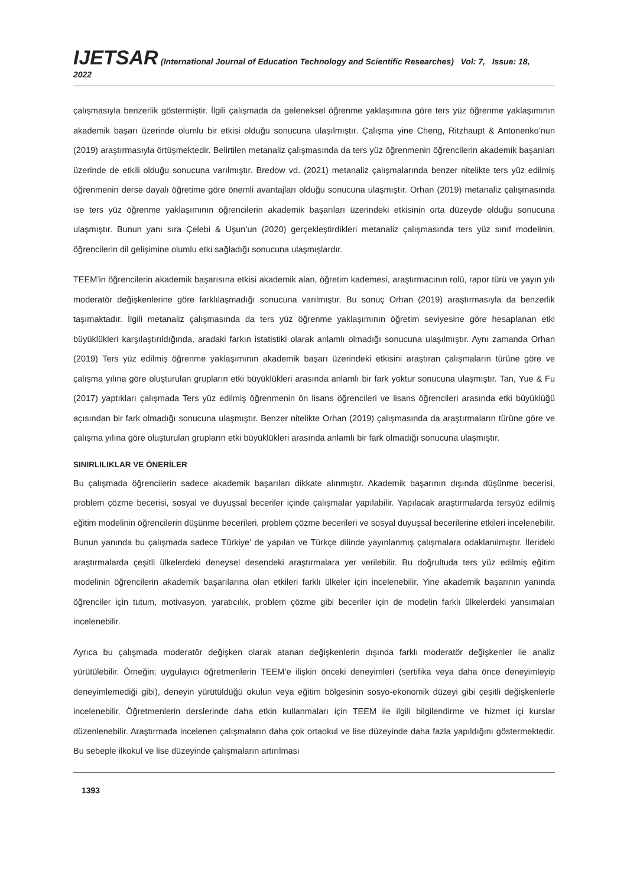IJETSAR (International Journal of Education Technology and Scientific Researches) Vol: 7, Issue: 18, 2022
çalışmasıyla benzerlik göstermiştir. İlgili çalışmada da geleneksel öğrenme yaklaşımına göre ters yüz öğrenme yaklaşımının akademik başarı üzerinde olumlu bir etkisi olduğu sonucuna ulaşılmıştır. Çalışma yine Cheng, Ritzhaupt & Antonenko’nun (2019) araştırmasıyla örtüşmektedir. Belirtilen metanaliz çalışmasında da ters yüz öğrenmenin öğrencilerin akademik başarıları üzerinde de etkili olduğu sonucuna varılmıştır. Bredow vd. (2021) metanaliz çalışmalarında benzer nitelikte ters yüz edilmiş öğrenmenin derse dayalı öğretime göre önemli avantajları olduğu sonucuna ulaşmıştır. Orhan (2019) metanaliz çalışmasında ise ters yüz öğrenme yaklaşımının öğrencilerin akademik başarıları üzerindeki etkisinin orta düzeyde olduğu sonucuna ulaşmıştır. Bunun yanı sıra Çelebi & Uşun’un (2020) gerçekleştirdikleri metanaliz çalışmasında ters yüz sınıf modelinin, öğrencilerin dil gelişimine olumlu etki sağladığı sonucuna ulaşmışlardır.
TEEM’in öğrencilerin akademik başarısına etkisi akademik alan, öğretim kademesi, araştırmacının rolü, rapor türü ve yayın yılı moderatör değişkenlerine göre farklılaşmadığı sonucuna varılmıştır. Bu sonuç Orhan (2019) araştırmasıyla da benzerlik taşımaktadır. İlgili metanaliz çalışmasında da ters yüz öğrenme yaklaşımının öğretim seviyesine göre hesaplanan etki büyüklükleri karşılaştırıldığında, aradaki farkın istatistiki olarak anlamlı olmadığı sonucuna ulaşılmıştır. Aynı zamanda Orhan (2019) Ters yüz edilmiş öğrenme yaklaşımının akademik başarı üzerindeki etkisini araştıran çalışmaların türüne göre ve çalışma yılına göre oluşturulan grupların etki büyüklükleri arasında anlamlı bir fark yoktur sonucuna ulaşmıştır. Tan, Yue & Fu (2017) yaptıkları çalışmada Ters yüz edilmiş öğrenmenin ön lisans öğrencileri ve lisans öğrencileri arasında etki büyüklüğü açısından bir fark olmadığı sonucuna ulaşmıştır. Benzer nitelikte Orhan (2019) çalışmasında da araştırmaların türüne göre ve çalışma yılına göre oluşturulan grupların etki büyüklükleri arasında anlamlı bir fark olmadığı sonucuna ulaşmıştır.
SINIRLILIKLAR VE ÖNERİLER
Bu çalışmada öğrencilerin sadece akademik başarıları dikkate alınmıştır. Akademik başarının dışında düşünme becerisi, problem çözme becerisi, sosyal ve duyuşsal beceriler içinde çalışmalar yapılabilir. Yapılacak araştırmalarda tersyüz edilmiş eğitim modelinin öğrencilerin düşünme becerileri, problem çözme becerileri ve sosyal duyuşsal becerilerine etkileri incelenebilir. Bunun yanında bu çalışmada sadece Türkiye’ de yapılan ve Türkçe dilinde yayınlanmış çalışmalara odaklanılmıştır. İlerideki araştırmalarda çeşitli ülkelerdeki deneysel desendeki araştırmalara yer verilebilir. Bu doğrultuda ters yüz edilmiş eğitim modelinin öğrencilerin akademik başarılarına olan etkileri farklı ülkeler için incelenebilir. Yine akademik başarının yanında öğrenciler için tutum, motivasyon, yaratıcılık, problem çözme gibi beceriler için de modelin farklı ülkelerdeki yansımaları incelenebilir.
Ayrıca bu çalışmada moderatör değişken olarak atanan değişkenlerin dışında farklı moderatör değişkenler ile analiz yürütülebilir. Örneğin; uygulayıcı öğretmenlerin TEEM’e ilişkin önceki deneyimleri (sertifika veya daha önce deneyimleyip deneyimlemediği gibi), deneyin yürütüldüğü okulun veya eğitim bölgesinin sosyo-ekonomik düzeyi gibi çeşitli değişkenlerle incelenebilir. Öğretmenlerin derslerinde daha etkin kullanmaları için TEEM ile ilgili bilgilendirme ve hizmet içi kurslar düzenlenebilir. Araştırmada incelenen çalışmaların daha çok ortaokul ve lise düzeyinde daha fazla yapıldığını göstermektedir. Bu sebeple ilkokul ve lise düzeyinde çalışmaların artırılması
1393